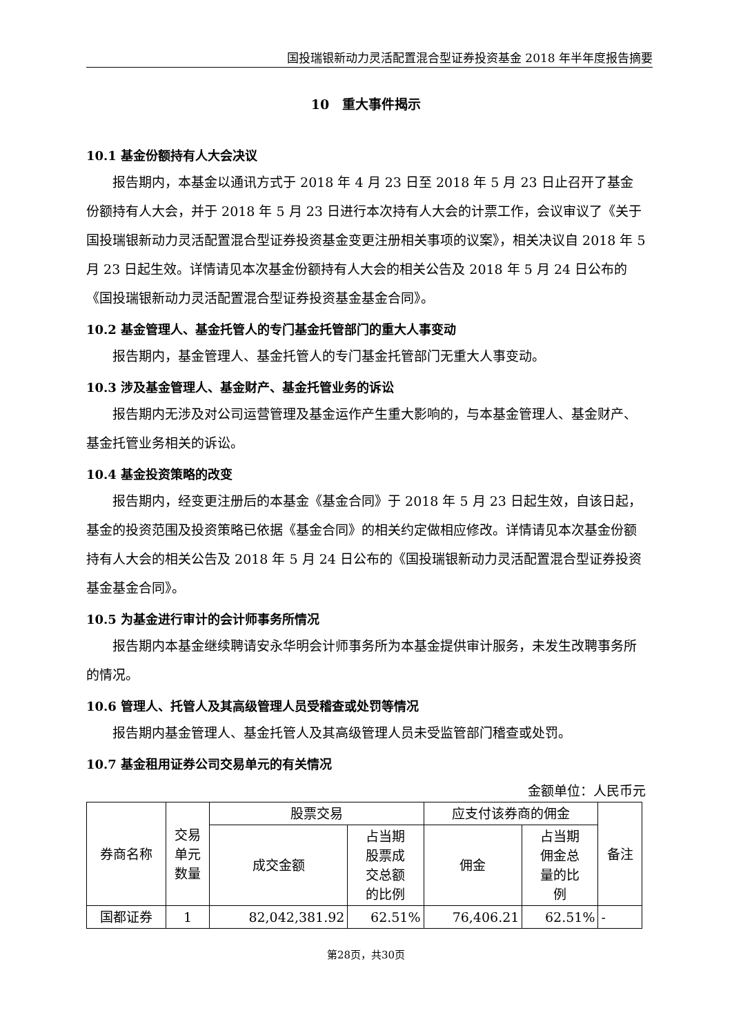国投瑞银新动力灵活配置混合型证券投资基金 2018 年半年度报告摘要
10　重大事件揭示
10.1 基金份额持有人大会决议
报告期内，本基金以通讯方式于 2018 年 4 月 23 日至 2018 年 5 月 23 日止召开了基金份额持有人大会，并于 2018 年 5 月 23 日进行本次持有人大会的计票工作，会议审议了《关于国投瑞银新动力灵活配置混合型证券投资基金变更注册相关事项的议案》，相关决议自 2018 年 5 月 23 日起生效。详情请见本次基金份额持有人大会的相关公告及 2018 年 5 月 24 日公布的《国投瑞银新动力灵活配置混合型证券投资基金基金合同》。
10.2 基金管理人、基金托管人的专门基金托管部门的重大人事变动
报告期内，基金管理人、基金托管人的专门基金托管部门无重大人事变动。
10.3 涉及基金管理人、基金财产、基金托管业务的诉讼
报告期内无涉及对公司运营管理及基金运作产生重大影响的，与本基金管理人、基金财产、基金托管业务相关的诉讼。
10.4 基金投资策略的改变
报告期内，经变更注册后的本基金《基金合同》于 2018 年 5 月 23 日起生效，自该日起，基金的投资范围及投资策略已依据《基金合同》的相关约定做相应修改。详情请见本次基金份额持有人大会的相关公告及 2018 年 5 月 24 日公布的《国投瑞银新动力灵活配置混合型证券投资基金基金合同》。
10.5 为基金进行审计的会计师事务所情况
报告期内本基金继续聘请安永华明会计师事务所为本基金提供审计服务，未发生改聘事务所的情况。
10.6 管理人、托管人及其高级管理人员受稽查或处罚等情况
报告期内基金管理人、基金托管人及其高级管理人员未受监管部门稽查或处罚。
10.7 基金租用证券公司交易单元的有关情况
金额单位：人民币元
| 券商名称 | 交易 单元 数量 | 股票交易 | | 应支付该券商的佣金 | | 备注 |
| --- | --- | --- | --- | --- | --- | --- |
| | | 成交金额 | 占当期 股票成 交总额 的比例 | 佣金 | 占当期 佣金总 量的比 例 | |
| 国都证券 | 1 | 82,042,381.92 | 62.51% | 76,406.21 | 62.51% | - |
第28页，共30页